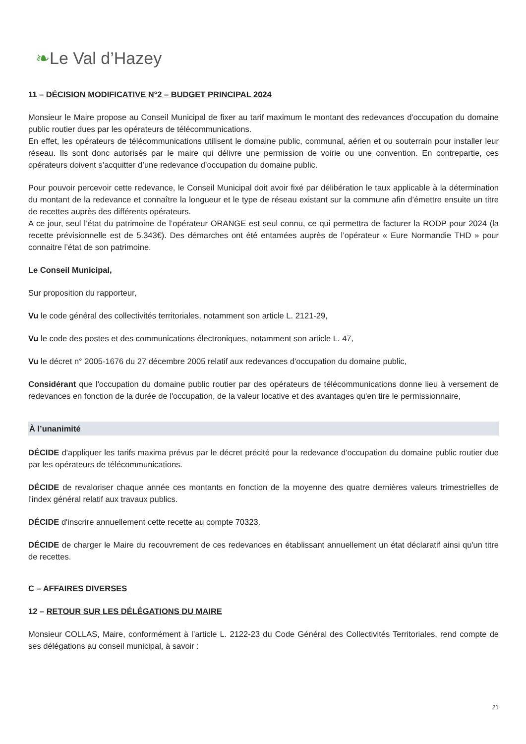❧Le Val d’Hazey
11 – DÉCISION MODIFICATIVE N°2 – BUDGET PRINCIPAL 2024
Monsieur le Maire propose au Conseil Municipal de fixer au tarif maximum le montant des redevances d'occupation du domaine public routier dues par les opérateurs de télécommunications.
En effet, les opérateurs de télécommunications utilisent le domaine public, communal, aérien et ou souterrain pour installer leur réseau. Ils sont donc autorisés par le maire qui délivre une permission de voirie ou une convention. En contrepartie, ces opérateurs doivent s’acquitter d’une redevance d’occupation du domaine public.
Pour pouvoir percevoir cette redevance, le Conseil Municipal doit avoir fixé par délibération le taux applicable à la détermination du montant de la redevance et connaître la longueur et le type de réseau existant sur la commune afin d’émettre ensuite un titre de recettes auprès des différents opérateurs.
A ce jour, seul l’état du patrimoine de l’opérateur ORANGE est seul connu, ce qui permettra de facturer la RODP pour 2024 (la recette prévisionnelle est de 5.343€). Des démarches ont été entamées auprès de l’opérateur « Eure Normandie THD » pour connaitre l’état de son patrimoine.
Le Conseil Municipal,
Sur proposition du rapporteur,
Vu le code général des collectivités territoriales, notamment son article L. 2121-29,
Vu le code des postes et des communications électroniques, notamment son article L. 47,
Vu le décret n° 2005-1676 du 27 décembre 2005 relatif aux redevances d'occupation du domaine public,
Considérant que l'occupation du domaine public routier par des opérateurs de télécommunications donne lieu à versement de redevances en fonction de la durée de l'occupation, de la valeur locative et des avantages qu'en tire le permissionnaire,
À l’unanimité
DÉCIDE d'appliquer les tarifs maxima prévus par le décret précité pour la redevance d'occupation du domaine public routier due par les opérateurs de télécommunications.
DÉCIDE de revaloriser chaque année ces montants en fonction de la moyenne des quatre dernières valeurs trimestrielles de l'index général relatif aux travaux publics.
DÉCIDE d'inscrire annuellement cette recette au compte 70323.
DÉCIDE de charger le Maire du recouvrement de ces redevances en établissant annuellement un état déclaratif ainsi qu'un titre de recettes.
C – AFFAIRES DIVERSES
12 – RETOUR SUR LES DÉLÉGATIONS DU MAIRE
Monsieur COLLAS, Maire, conformément à l’article L. 2122-23 du Code Général des Collectivités Territoriales, rend compte de ses délégations au conseil municipal, à savoir :
21